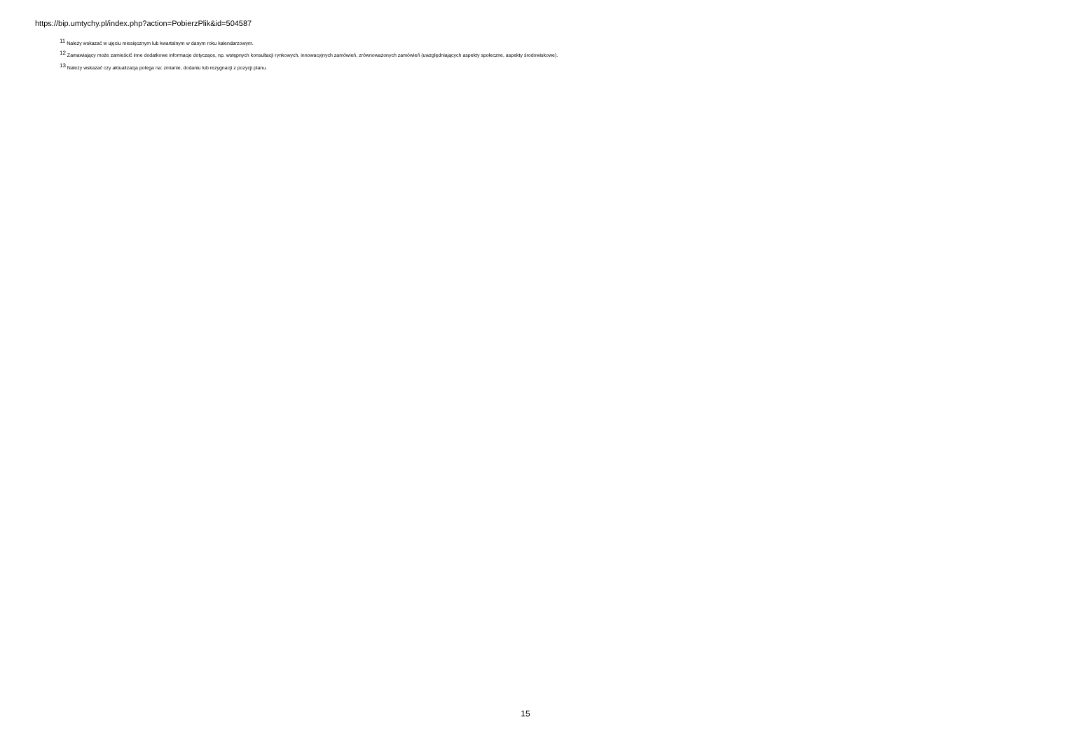https://bip.umtychy.pl/index.php?action=PobierzPlik&id=504587
<sup>11</sup> Należy wskazać w ujęciu miesięcznym lub kwartalnym w danym roku kalendarzowym.
<sup>12</sup> Zamawiający może zamieścić inne dodatkowe informacje dotyczące, np. wstępnych konsultacji rynkowych, innowacyjnych zamówień, zrównoważonych zamówień (uwzględniających aspekty społeczne, aspekty środowiskowe).
<sup>13</sup> Należy wskazać czy aktualizacja polega na: zmianie, dodaniu lub rezygnacji z pozycji planu.
15